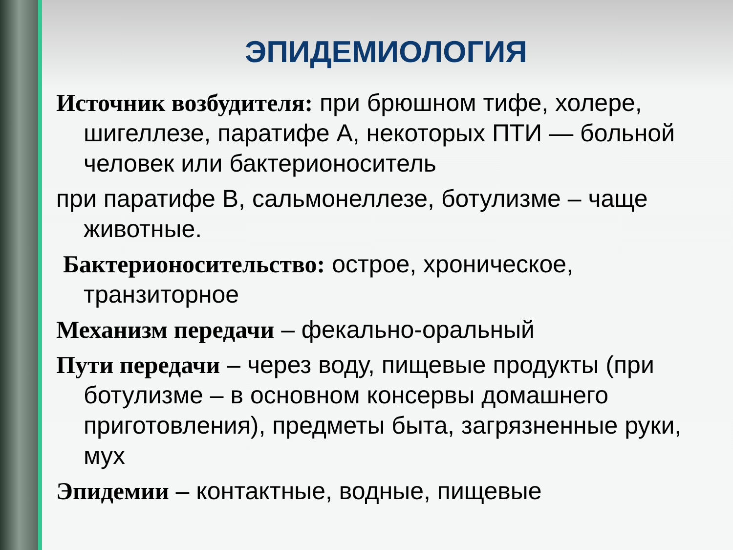ЭПИДЕМИОЛОГИЯ
Источник возбудителя: при брюшном тифе, холере, шигеллезе, паратифе А, некоторых ПТИ — больной человек или бактерионоситель
при паратифе В, сальмонеллезе, ботулизме – чаще животные.
Бактерионосительство: острое, хроническое, транзиторное
Механизм передачи – фекально-оральный
Пути передачи – через воду, пищевые продукты (при ботулизме – в основном консервы домашнего приготовления), предметы быта, загрязненные руки, мух
Эпидемии – контактные, водные, пищевые